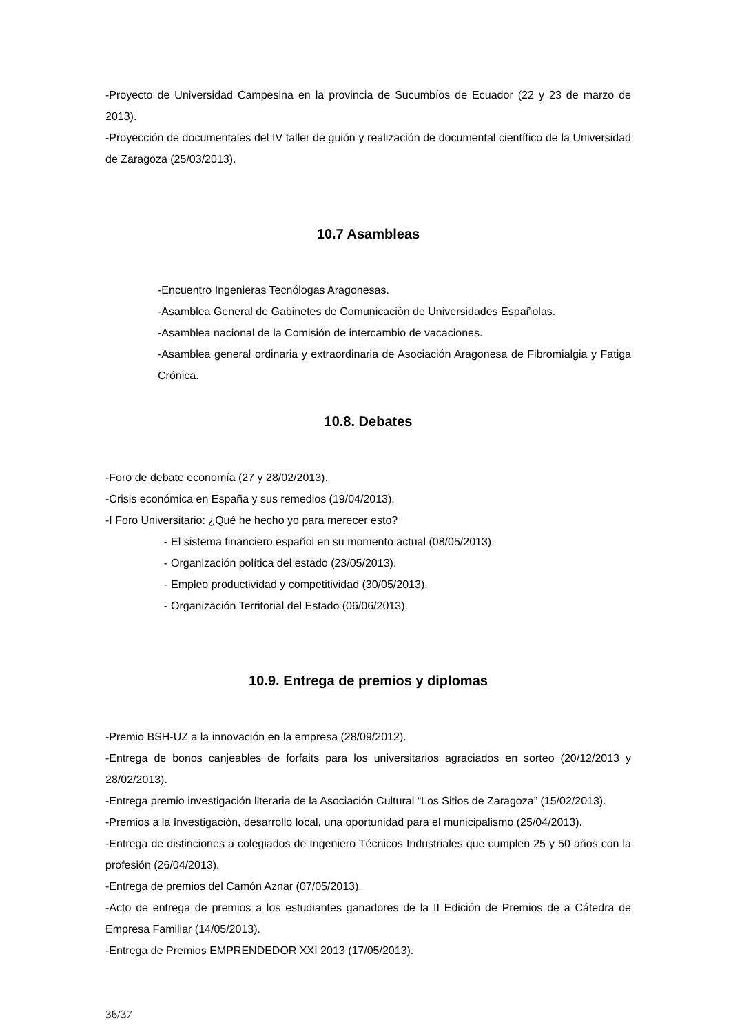-Proyecto de Universidad Campesina en la provincia de Sucumbíos de Ecuador (22 y 23 de marzo de 2013).
-Proyección de documentales del IV taller de guión y realización de documental científico de la Universidad de Zaragoza (25/03/2013).
10.7 Asambleas
-Encuentro Ingenieras Tecnólogas Aragonesas.
-Asamblea General de Gabinetes de Comunicación de Universidades Españolas.
-Asamblea nacional de la Comisión de intercambio de vacaciones.
-Asamblea general ordinaria y extraordinaria de Asociación Aragonesa de Fibromialgia y Fatiga Crónica.
10.8. Debates
-Foro de debate economía (27 y 28/02/2013).
-Crisis económica en España y sus remedios (19/04/2013).
-I Foro Universitario: ¿Qué he hecho yo para merecer esto?
- El sistema financiero español en su momento actual (08/05/2013).
- Organización política del estado (23/05/2013).
- Empleo productividad y competitividad (30/05/2013).
- Organización Territorial del Estado (06/06/2013).
10.9. Entrega de premios y diplomas
-Premio BSH-UZ a la innovación en la empresa (28/09/2012).
-Entrega de bonos canjeables de forfaits para los universitarios agraciados en sorteo (20/12/2013 y 28/02/2013).
-Entrega premio investigación literaria de la Asociación Cultural “Los Sitios de Zaragoza” (15/02/2013).
-Premios a la Investigación, desarrollo local, una oportunidad para el municipalismo (25/04/2013).
-Entrega de distinciones a colegiados de Ingeniero Técnicos Industriales que cumplen 25 y 50 años con la profesión (26/04/2013).
-Entrega de premios del Camón Aznar (07/05/2013).
-Acto de entrega de premios a los estudiantes ganadores de la II Edición de Premios de a Cátedra de Empresa Familiar (14/05/2013).
-Entrega de Premios EMPRENDEDOR XXI 2013 (17/05/2013).
36/37